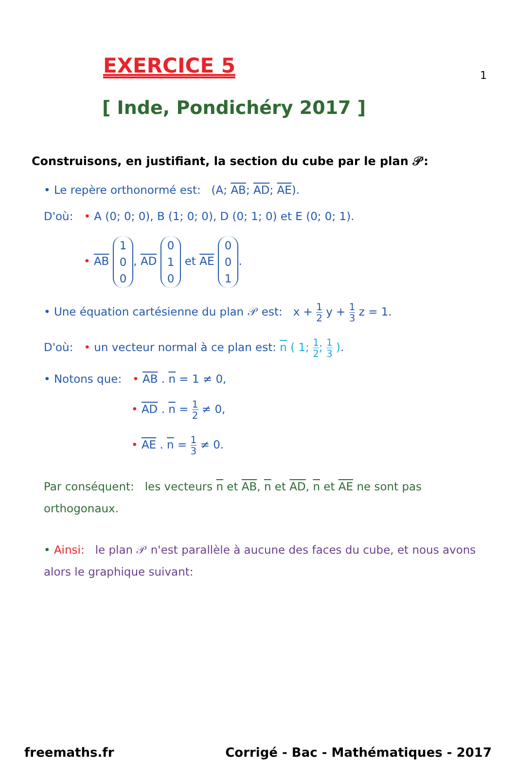1
EXERCICE 5
[ Inde, Pondichéry 2017 ]
Construisons, en justifiant, la section du cube par le plan 𝒫:
• Le repère orthonormé est: (A; AB; AD; AE).
D'où: • A (0; 0; 0), B (1; 0; 0), D (0; 1; 0) et E (0; 0; 1).
• AB 1
0
0, AD 0
1
0 et AE 0
0
1.
• Une équation cartésienne du plan 𝒫 est: x + 1 2 y + 1 3 z = 1.
D'où: • un vecteur normal à ce plan est: n ( 1; 1 2; 1 3 ).
• Notons que: • AB . n = 1 ≠ 0,
• AD . n = 1 2 ≠ 0,
• AE . n = 1 3 ≠ 0.
Par conséquent: les vecteurs n et AB, n et AD, n et AE ne sont pas orthogonaux.
• Ainsi: le plan 𝒫 n'est parallèle à aucune des faces du cube, et nous avons alors le graphique suivant:
freemaths.fr Corrigé - Bac - Mathématiques - 2017